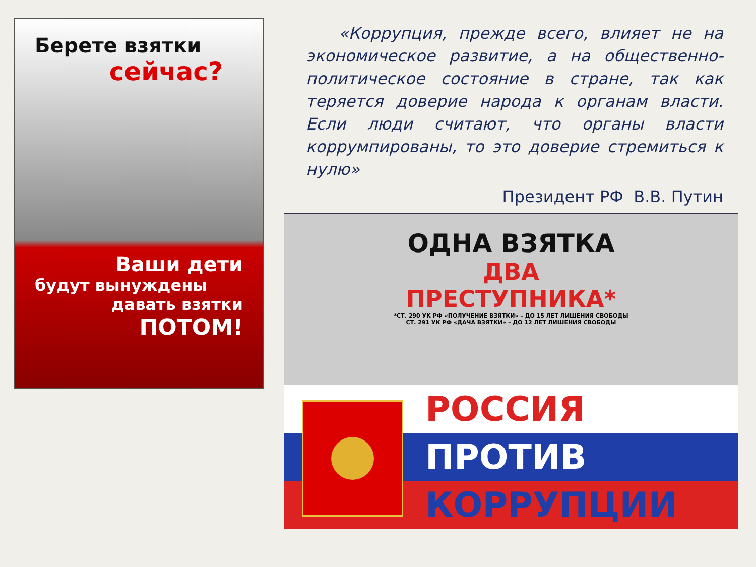Берете взятки
сейчас?
Ваши дети
будут вынуждены
давать взятки
ПОТОМ!
«Коррупция, прежде всего, влияет не на экономическое развитие, а на общественно-политическое состояние в стране, так как теряется доверие народа к органам власти. Если люди считают, что органы власти коррумпированы, то это доверие стремиться к нулю»
Президент РФ В.В. Путин
ОДНА ВЗЯТКА
ДВА
ПРЕСТУПНИКА*
*СТ. 290 УК РФ «ПОЛУЧЕНИЕ ВЗЯТКИ» – ДО 15 ЛЕТ ЛИШЕНИЯ СВОБОДЫ
СТ. 291 УК РФ «ДАЧА ВЗЯТКИ» – ДО 12 ЛЕТ ЛИШЕНИЯ СВОБОДЫ
РОССИЯ
ПРОТИВ
КОРРУПЦИИ